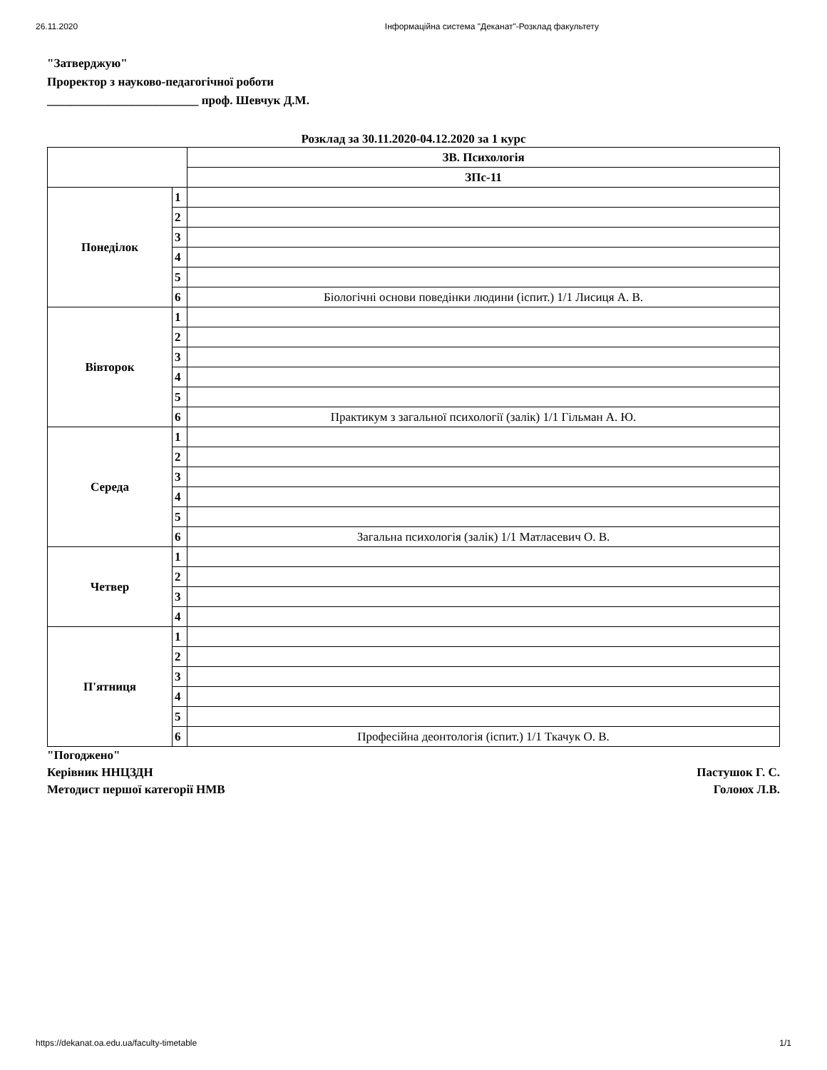26.11.2020 Інформаційна система "Деканат"-Розклад факультету
"Затверджую"
Проректор з науково-педагогічної роботи
_________________________ проф. Шевчук Д.М.
Розклад за 30.11.2020-04.12.2020 за 1 курс
| | | ЗВ. Психологія |
| --- | --- | --- |
| | | ЗПс-11 |
| Понеділок | 1 | |
| | 2 | |
| | 3 | |
| | 4 | |
| | 5 | |
| | 6 | Біологічні основи поведінки людини (іспит.) 1/1 Лисиця А. В. |
| Вівторок | 1 | |
| | 2 | |
| | 3 | |
| | 4 | |
| | 5 | |
| | 6 | Практикум з загальної психології (залік) 1/1 Гільман А. Ю. |
| Середа | 1 | |
| | 2 | |
| | 3 | |
| | 4 | |
| | 5 | |
| | 6 | Загальна психологія (залік) 1/1 Матласевич О. В. |
| Четвер | 1 | |
| | 2 | |
| | 3 | |
| | 4 | |
| П'ятниця | 1 | |
| | 2 | |
| | 3 | |
| | 4 | |
| | 5 | |
| | 6 | Професійна деонтологія (іспит.) 1/1 Ткачук О. В. |
"Погоджено"
Керівник ННЦЗДН Пастушок Г. С.
Методист першої категорії НМВ Голоюх Л.В.
https://dekanat.oa.edu.ua/faculty-timetable 1/1